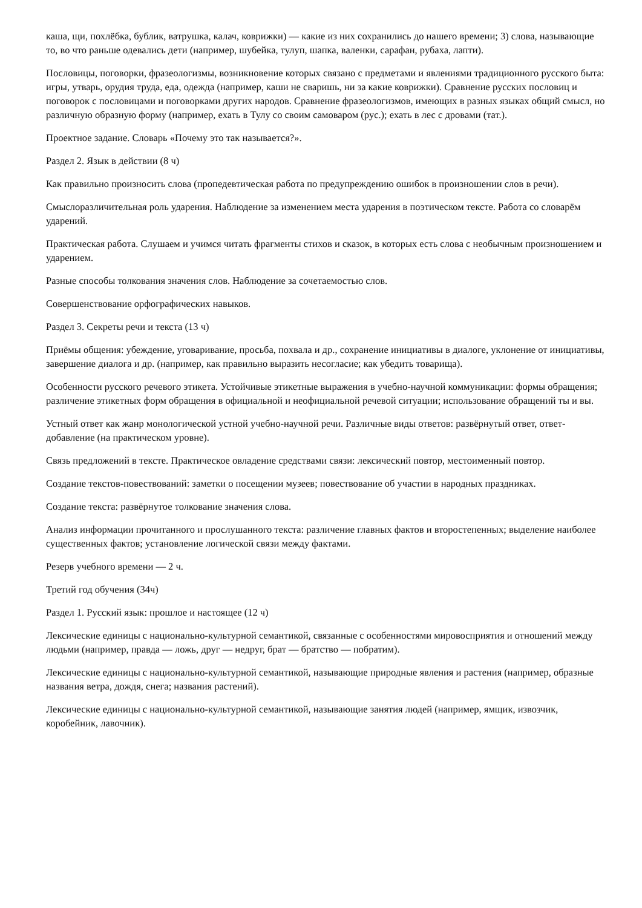каша, щи, похлёбка, бублик, ватрушка, калач, коврижки) — какие из них сохранились до нашего времени; 3) слова, называющие то, во что раньше одевались дети (например, шубейка, тулуп, шапка, валенки, сарафан, рубаха, лапти).
Пословицы, поговорки, фразеологизмы, возникновение которых связано с предметами и явлениями традиционного русского быта: игры, утварь, орудия труда, еда, одежда (например, каши не сваришь, ни за какие коврижки). Сравнение русских пословиц и поговорок с пословицами и поговорками других народов. Сравнение фразеологизмов, имеющих в разных языках общий смысл, но различную образную форму (например, ехать в Тулу со своим самоваром (рус.); ехать в лес с дровами (тат.).
Проектное задание. Словарь «Почему это так называется?».
Раздел 2. Язык в действии (8 ч)
Как правильно произносить слова (пропедевтическая работа по предупреждению ошибок в произношении слов в речи).
Смыслоразличительная роль ударения. Наблюдение за изменением места ударения в поэтическом тексте. Работа со словарём ударений.
Практическая работа. Слушаем и учимся читать фрагменты стихов и сказок, в которых есть слова с необычным произношением и ударением.
Разные способы толкования значения слов. Наблюдение за сочетаемостью слов.
Совершенствование орфографических навыков.
Раздел 3. Секреты речи и текста (13 ч)
Приёмы общения: убеждение, уговаривание, просьба, похвала и др., сохранение инициативы в диалоге, уклонение от инициативы, завершение диалога и др. (например, как правильно выразить несогласие; как убедить товарища).
Особенности русского речевого этикета. Устойчивые этикетные выражения в учебно-научной коммуникации: формы обращения; различение этикетных форм обращения в официальной и неофициальной речевой ситуации; использование обращений ты и вы.
Устный ответ как жанр монологической устной учебно-научной речи. Различные виды ответов: развёрнутый ответ, ответ-добавление (на практическом уровне).
Связь предложений в тексте. Практическое овладение средствами связи: лексический повтор, местоименный повтор.
Создание текстов-повествований: заметки о посещении музеев; повествование об участии в народных праздниках.
Создание текста: развёрнутое толкование значения слова.
Анализ информации прочитанного и прослушанного текста: различение главных фактов и второстепенных; выделение наиболее существенных фактов; установление логической связи между фактами.
Резерв учебного времени — 2 ч.
Третий год обучения (34ч)
Раздел 1. Русский язык: прошлое и настоящее (12 ч)
Лексические единицы с национально-культурной семантикой, связанные с особенностями мировосприятия и отношений между людьми (например, правда — ложь, друг — недруг, брат — братство — побратим).
Лексические единицы с национально-культурной семантикой, называющие природные явления и растения (например, образные названия ветра, дождя, снега; названия растений).
Лексические единицы с национально-культурной семантикой, называющие занятия людей (например, ямщик, извозчик, коробейник, лавочник).